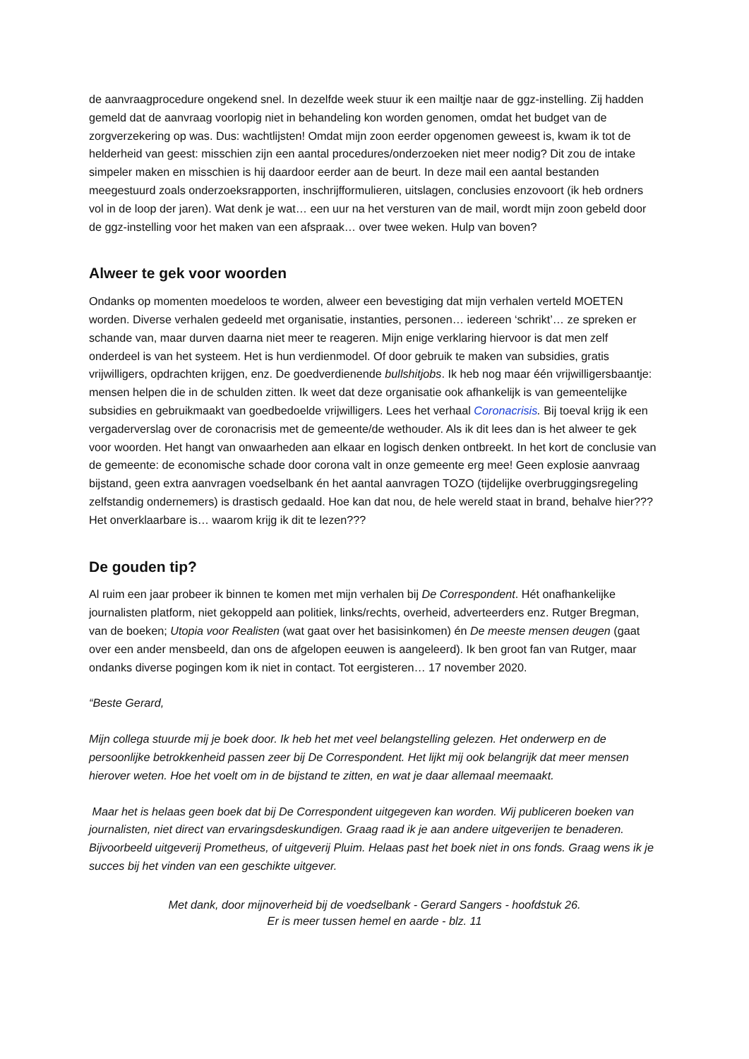de aanvraagprocedure ongekend snel. In dezelfde week stuur ik een mailtje naar de ggz-instelling. Zij hadden gemeld dat de aanvraag voorlopig niet in behandeling kon worden genomen, omdat het budget van de zorgverzekering op was. Dus: wachtlijsten! Omdat mijn zoon eerder opgenomen geweest is, kwam ik tot de helderheid van geest: misschien zijn een aantal procedures/onderzoeken niet meer nodig? Dit zou de intake simpeler maken en misschien is hij daardoor eerder aan de beurt. In deze mail een aantal bestanden meegestuurd zoals onderzoeksrapporten, inschrijfformulieren, uitslagen, conclusies enzovoort (ik heb ordners vol in de loop der jaren). Wat denk je wat… een uur na het versturen van de mail, wordt mijn zoon gebeld door de ggz-instelling voor het maken van een afspraak… over twee weken. Hulp van boven?
Alweer te gek voor woorden
Ondanks op momenten moedeloos te worden, alweer een bevestiging dat mijn verhalen verteld MOETEN worden. Diverse verhalen gedeeld met organisatie, instanties, personen… iedereen ‘schrikt’… ze spreken er schande van, maar durven daarna niet meer te reageren. Mijn enige verklaring hiervoor is dat men zelf onderdeel is van het systeem. Het is hun verdienmodel. Of door gebruik te maken van subsidies, gratis vrijwilligers, opdrachten krijgen, enz. De goedverdienende bullshitjobs. Ik heb nog maar één vrijwilligersbaantje: mensen helpen die in de schulden zitten. Ik weet dat deze organisatie ook afhankelijk is van gemeentelijke subsidies en gebruikmaakt van goedbedoelde vrijwilligers. Lees het verhaal Coronacrisis. Bij toeval krijg ik een vergaderverslag over de coronacrisis met de gemeente/de wethouder. Als ik dit lees dan is het alweer te gek voor woorden. Het hangt van onwaarheden aan elkaar en logisch denken ontbreekt. In het kort de conclusie van de gemeente: de economische schade door corona valt in onze gemeente erg mee! Geen explosie aanvraag bijstand, geen extra aanvragen voedselbank én het aantal aanvragen TOZO (tijdelijke overbruggingsregeling zelfstandig ondernemers) is drastisch gedaald. Hoe kan dat nou, de hele wereld staat in brand, behalve hier??? Het onverklaarbare is… waarom krijg ik dit te lezen???
De gouden tip?
Al ruim een jaar probeer ik binnen te komen met mijn verhalen bij De Correspondent. Hét onafhankelijke journalisten platform, niet gekoppeld aan politiek, links/rechts, overheid, adverteerders enz. Rutger Bregman, van de boeken; Utopia voor Realisten (wat gaat over het basisinkomen) én De meeste mensen deugen (gaat over een ander mensbeeld, dan ons de afgelopen eeuwen is aangeleerd). Ik ben groot fan van Rutger, maar ondanks diverse pogingen kom ik niet in contact. Tot eergisteren… 17 november 2020.
“Beste Gerard,
Mijn collega stuurde mij je boek door. Ik heb het met veel belangstelling gelezen. Het onderwerp en de persoonlijke betrokkenheid passen zeer bij De Correspondent. Het lijkt mij ook belangrijk dat meer mensen hierover weten. Hoe het voelt om in de bijstand te zitten, en wat je daar allemaal meemaakt.
Maar het is helaas geen boek dat bij De Correspondent uitgegeven kan worden. Wij publiceren boeken van journalisten, niet direct van ervaringsdeskundigen. Graag raad ik je aan andere uitgeverijen te benaderen. Bijvoorbeeld uitgeverij Prometheus, of uitgeverij Pluim. Helaas past het boek niet in ons fonds. Graag wens ik je succes bij het vinden van een geschikte uitgever.
Met dank, door mijnoverheid bij de voedselbank - Gerard Sangers - hoofdstuk 26.
Er is meer tussen hemel en aarde - blz. 11